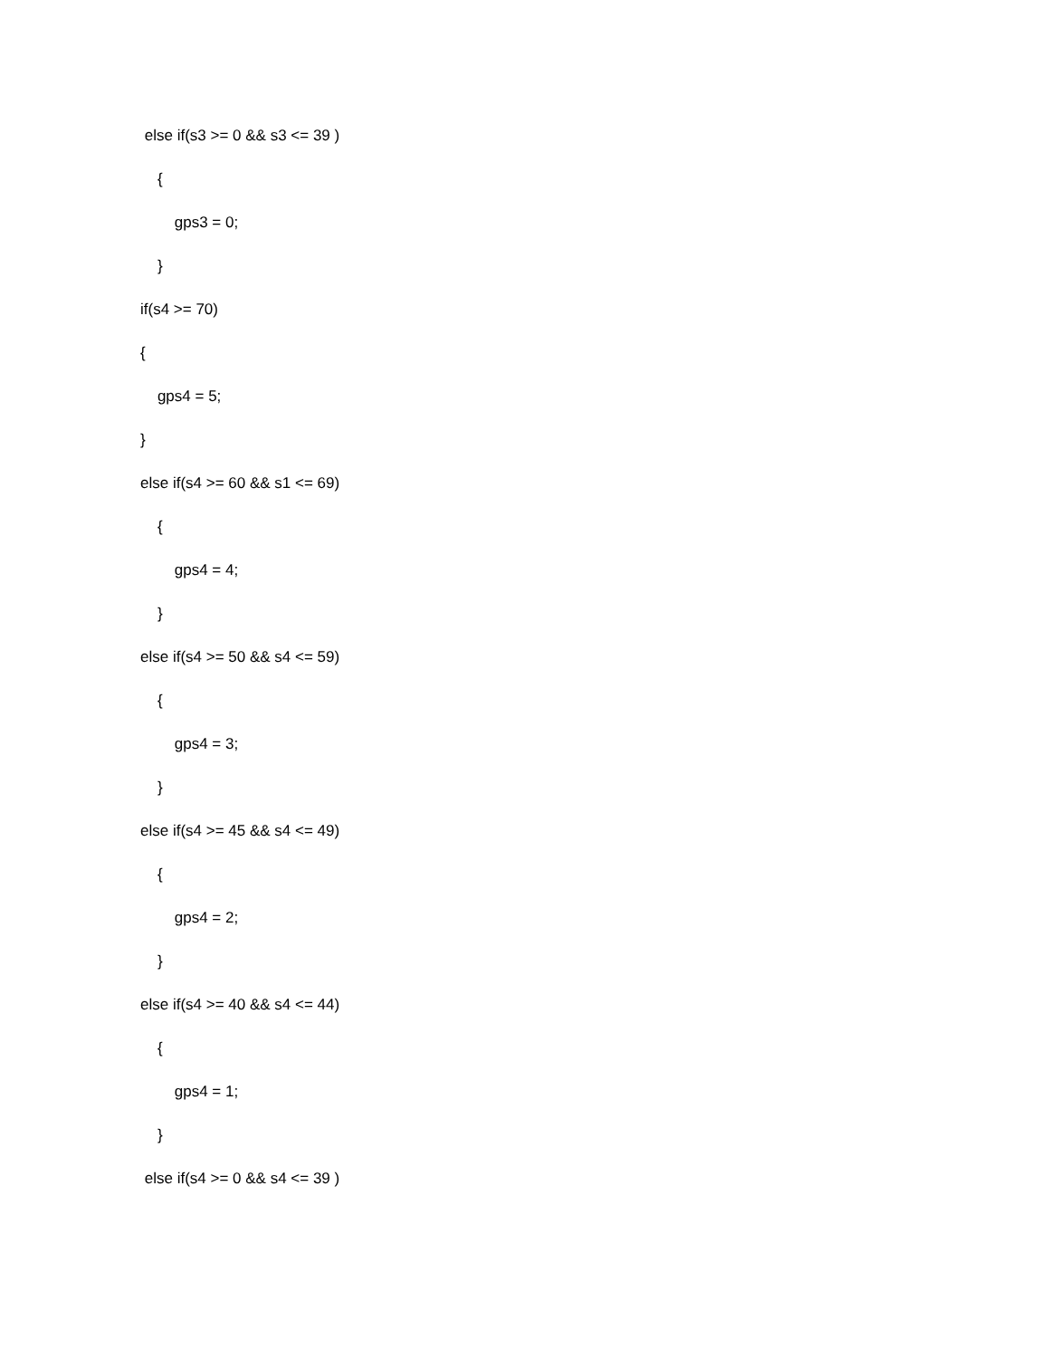else if(s3 >= 0 && s3 <= 39 )
{
gps3 = 0;
}
if(s4 >= 70)
{
gps4 = 5;
}
else if(s4 >= 60 && s1 <= 69)
{
gps4 = 4;
}
else if(s4 >= 50 && s4 <= 59)
{
gps4 = 3;
}
else if(s4 >= 45 && s4 <= 49)
{
gps4 = 2;
}
else if(s4 >= 40 && s4 <= 44)
{
gps4 = 1;
}
else if(s4 >= 0 && s4 <= 39 )